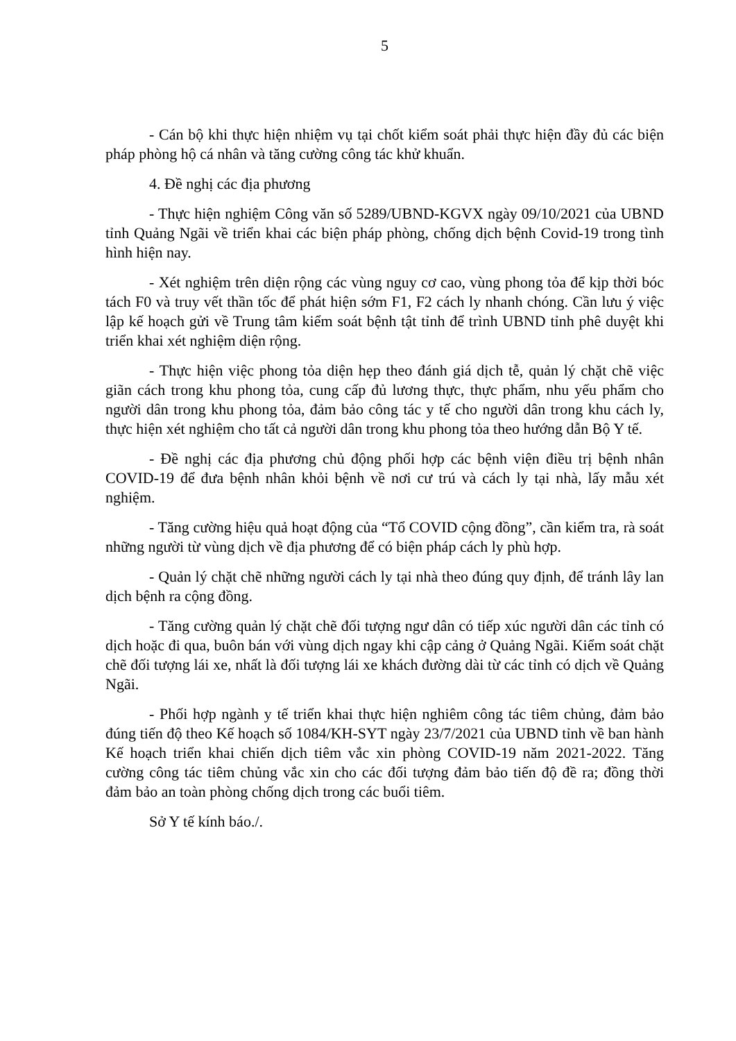5
- Cán bộ khi thực hiện nhiệm vụ tại chốt kiểm soát phải thực hiện đầy đủ các biện pháp phòng hộ cá nhân và tăng cường công tác khử khuẩn.
4. Đề nghị các địa phương
- Thực hiện nghiệm Công văn số 5289/UBND-KGVX ngày 09/10/2021 của UBND tỉnh Quảng Ngãi về triển khai các biện pháp phòng, chống dịch bệnh Covid-19 trong tình hình hiện nay.
- Xét nghiệm trên diện rộng các vùng nguy cơ cao, vùng phong tỏa để kịp thời bóc tách F0 và truy vết thần tốc để phát hiện sớm F1, F2 cách ly nhanh chóng. Cần lưu ý việc lập kế hoạch gửi về Trung tâm kiểm soát bệnh tật tỉnh để trình UBND tỉnh phê duyệt khi triển khai xét nghiệm diện rộng.
- Thực hiện việc phong tỏa diện hẹp theo đánh giá dịch tễ, quản lý chặt chẽ việc giãn cách trong khu phong tỏa, cung cấp đủ lương thực, thực phẩm, nhu yếu phẩm cho người dân trong khu phong tỏa, đảm bảo công tác y tế cho người dân trong khu cách ly, thực hiện xét nghiệm cho tất cả người dân trong khu phong tỏa theo hướng dẫn Bộ Y tế.
- Đề nghị các địa phương chủ động phối hợp các bệnh viện điều trị bệnh nhân COVID-19 để đưa bệnh nhân khỏi bệnh về nơi cư trú và cách ly tại nhà, lấy mẫu xét nghiệm.
- Tăng cường hiệu quả hoạt động của “Tổ COVID cộng đồng”, cần kiểm tra, rà soát những người từ vùng dịch về địa phương để có biện pháp cách ly phù hợp.
- Quản lý chặt chẽ những người cách ly tại nhà theo đúng quy định, để tránh lây lan dịch bệnh ra cộng đồng.
- Tăng cường quản lý chặt chẽ đối tượng ngư dân có tiếp xúc người dân các tỉnh có dịch hoặc đi qua, buôn bán với vùng dịch ngay khi cập cảng ở Quảng Ngãi. Kiểm soát chặt chẽ đối tượng lái xe, nhất là đối tượng lái xe khách đường dài từ các tỉnh có dịch về Quảng Ngãi.
- Phối hợp ngành y tế triển khai thực hiện nghiêm công tác tiêm chủng, đảm bảo đúng tiến độ theo Kế hoạch số 1084/KH-SYT ngày 23/7/2021 của UBND tỉnh về ban hành Kế hoạch triển khai chiến dịch tiêm vắc xin phòng COVID-19 năm 2021-2022. Tăng cường công tác tiêm chủng vắc xin cho các đối tượng đảm bảo tiến độ đề ra; đồng thời đảm bảo an toàn phòng chống dịch trong các buổi tiêm.
Sở Y tế kính báo./.